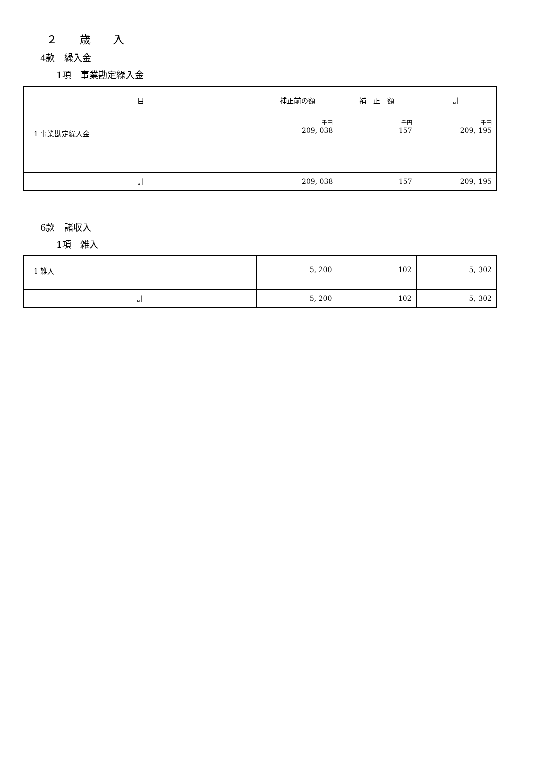２　　歳　　入
4款　繰入金
1項　事業勘定繰入金
| 目 | 補正前の額 | 補 正 額 | 計 |
| --- | --- | --- | --- |
| 1 事業勘定繰入金 | 千円 209, 038 | 千円 157 | 千円 209, 195 |
| 計 | 209, 038 | 157 | 209, 195 |
6款　諸収入
1項　雑入
| 1 雑入 | 5, 200 | 102 | 5, 302 |
| 計 | 5, 200 | 102 | 5, 302 |